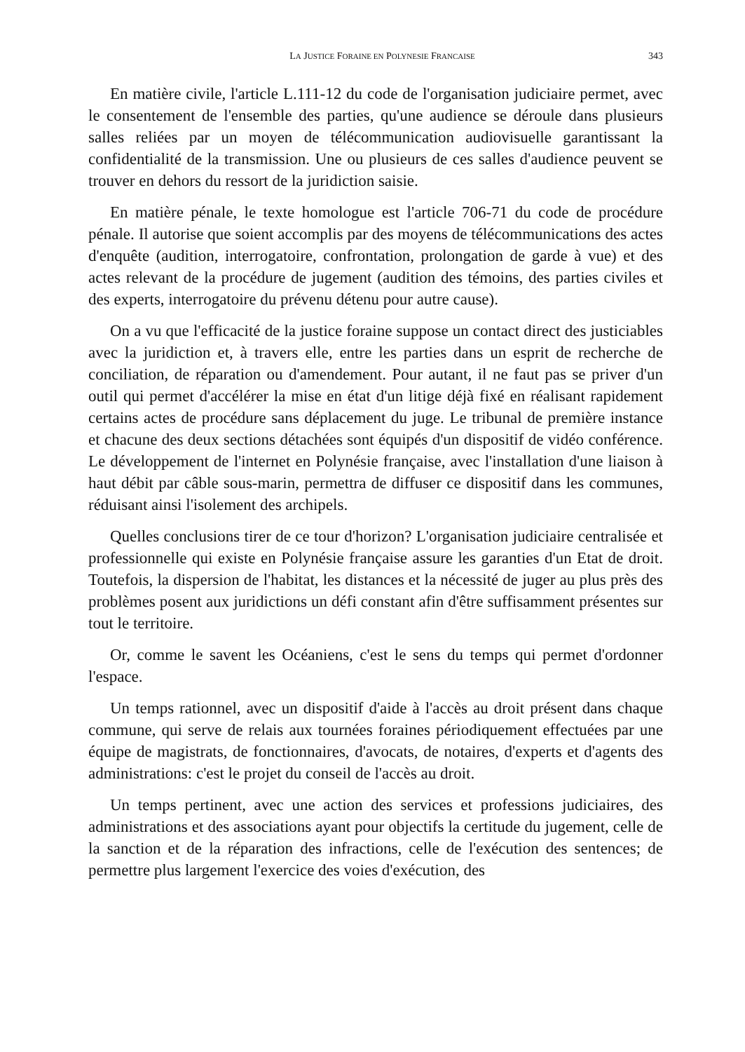LA JUSTICE FORAINE EN POLYNESIE FRANCAISE 343
En matière civile, l'article L.111-12 du code de l'organisation judiciaire permet, avec le consentement de l'ensemble des parties, qu'une audience se déroule dans plusieurs salles reliées par un moyen de télécommunication audiovisuelle garantissant la confidentialité de la transmission. Une ou plusieurs de ces salles d'audience peuvent se trouver en dehors du ressort de la juridiction saisie.
En matière pénale, le texte homologue est l'article 706-71 du code de procédure pénale. Il autorise que soient accomplis par des moyens de télécommunications des actes d'enquête (audition, interrogatoire, confrontation, prolongation de garde à vue) et des actes relevant de la procédure de jugement (audition des témoins, des parties civiles et des experts, interrogatoire du prévenu détenu pour autre cause).
On a vu que l'efficacité de la justice foraine suppose un contact direct des justiciables avec la juridiction et, à travers elle, entre les parties dans un esprit de recherche de conciliation, de réparation ou d'amendement. Pour autant, il ne faut pas se priver d'un outil qui permet d'accélérer la mise en état d'un litige déjà fixé en réalisant rapidement certains actes de procédure sans déplacement du juge. Le tribunal de première instance et chacune des deux sections détachées sont équipés d'un dispositif de vidéo conférence. Le développement de l'internet en Polynésie française, avec l'installation d'une liaison à haut débit par câble sous-marin, permettra de diffuser ce dispositif dans les communes, réduisant ainsi l'isolement des archipels.
Quelles conclusions tirer de ce tour d'horizon? L'organisation judiciaire centralisée et professionnelle qui existe en Polynésie française assure les garanties d'un Etat de droit. Toutefois, la dispersion de l'habitat, les distances et la nécessité de juger au plus près des problèmes posent aux juridictions un défi constant afin d'être suffisamment présentes sur tout le territoire.
Or, comme le savent les Océaniens, c'est le sens du temps qui permet d'ordonner l'espace.
Un temps rationnel, avec un dispositif d'aide à l'accès au droit présent dans chaque commune, qui serve de relais aux tournées foraines périodiquement effectuées par une équipe de magistrats, de fonctionnaires, d'avocats, de notaires, d'experts et d'agents des administrations: c'est le projet du conseil de l'accès au droit.
Un temps pertinent, avec une action des services et professions judiciaires, des administrations et des associations ayant pour objectifs la certitude du jugement, celle de la sanction et de la réparation des infractions, celle de l'exécution des sentences; de permettre plus largement l'exercice des voies d'exécution, des